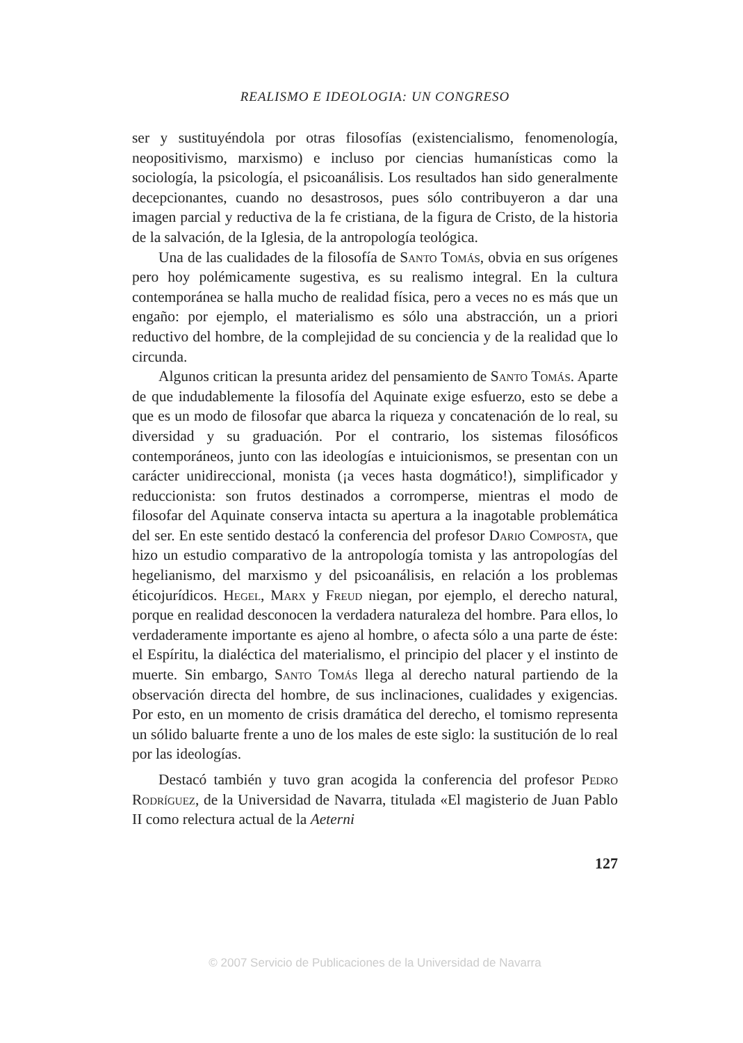REALISMO E IDEOLOGIA: UN CONGRESO
ser y sustituyéndola por otras filosofías (existencialismo, fenomenología, neopositivismo, marxismo) e incluso por ciencias humanísticas como la sociología, la psicología, el psicoanálisis. Los resultados han sido generalmente decepcionantes, cuando no desastrosos, pues sólo contribuyeron a dar una imagen parcial y reductiva de la fe cristiana, de la figura de Cristo, de la historia de la salvación, de la Iglesia, de la antropología teológica.
Una de las cualidades de la filosofía de Santo Tomás, obvia en sus orígenes pero hoy polémicamente sugestiva, es su realismo integral. En la cultura contemporánea se halla mucho de realidad física, pero a veces no es más que un engaño: por ejemplo, el materialismo es sólo una abstracción, un a priori reductivo del hombre, de la complejidad de su conciencia y de la realidad que lo circunda.
Algunos critican la presunta aridez del pensamiento de Santo Tomás. Aparte de que indudablemente la filosofía del Aquinate exige esfuerzo, esto se debe a que es un modo de filosofar que abarca la riqueza y concatenación de lo real, su diversidad y su graduación. Por el contrario, los sistemas filosóficos contemporáneos, junto con las ideologías e intuicionismos, se presentan con un carácter unidireccional, monista (¡a veces hasta dogmático!), simplificador y reduccionista: son frutos destinados a corromperse, mientras el modo de filosofar del Aquinate conserva intacta su apertura a la inagotable problemática del ser. En este sentido destacó la conferencia del profesor Dario Composta, que hizo un estudio comparativo de la antropología tomista y las antropologías del hegelianismo, del marxismo y del psicoanálisis, en relación a los problemas éticojurídicos. Hegel, Marx y Freud niegan, por ejemplo, el derecho natural, porque en realidad desconocen la verdadera naturaleza del hombre. Para ellos, lo verdaderamente importante es ajeno al hombre, o afecta sólo a una parte de éste: el Espíritu, la dialéctica del materialismo, el principio del placer y el instinto de muerte. Sin embargo, Santo Tomás llega al derecho natural partiendo de la observación directa del hombre, de sus inclinaciones, cualidades y exigencias. Por esto, en un momento de crisis dramática del derecho, el tomismo representa un sólido baluarte frente a uno de los males de este siglo: la sustitución de lo real por las ideologías.
Destacó también y tuvo gran acogida la conferencia del profesor Pedro Rodríguez, de la Universidad de Navarra, titulada «El magisterio de Juan Pablo II como relectura actual de la Aeterni
127
© 2007 Servicio de Publicaciones de la Universidad de Navarra